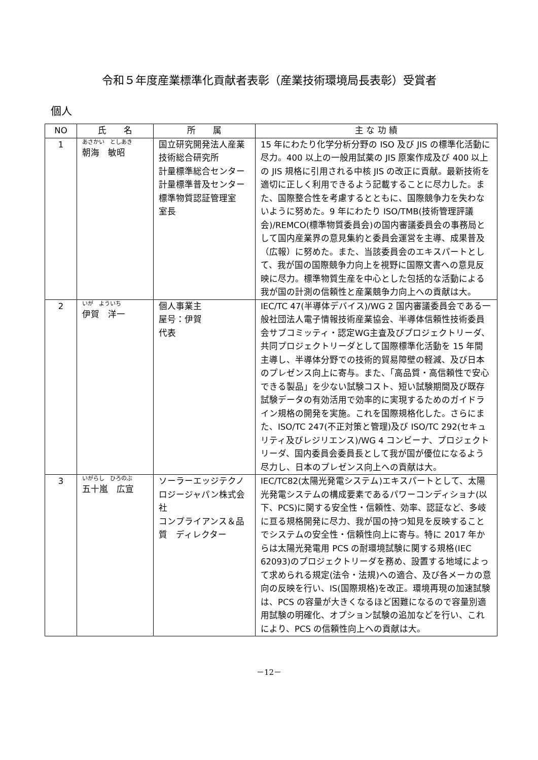令和５年度産業標準化貢献者表彰（産業技術環境局長表彰）受賞者
個人
| NO | 氏 名 | 所 属 | 主 な 功 績 |
| --- | --- | --- | --- |
| 1 | あさかい としあき 朝海 敏昭 | 国立研究開発法人産業技術総合研究所 計量標準総合センター 計量標準普及センター 標準物質認証管理室 室長 | 15 年にわたり化学分析分野の ISO 及び JIS の標準化活動に尽力。400 以上の一般用試薬の JIS 原案作成及び 400 以上の JIS 規格に引用される中核 JIS の改正に貢献。最新技術を適切に正しく利用できるよう記載することに尽力した。また、国際整合性を考慮するとともに、国際競争力を失わないように努めた。9 年にわたり ISO/TMB(技術管理評議会)/REMCO(標準物質委員会)の国内審議委員会の事務局として国内産業界の意見集約と委員会運営を主導、成果普及（広報）に努めた。また、当該委員会のエキスパートとして、我が国の国際競争力向上を視野に国際文書への意見反映に尽力。標準物質生産を中心とした包括的な活動による我が国の計測の信頼性と産業競争力向上への貢献は大。 |
| 2 | いが よういち 伊賀 洋一 | 個人事業主 屋号：伊賀 代表 | IEC/TC 47(半導体デバイス)/WG 2 国内審議委員会である一般社団法人電子情報技術産業協会、半導体信頼性技術委員会サブコミッティ・認定WG主査及びプロジェクトリーダ、共同プロジェクトリーダとして国際標準化活動を 15 年間主導し、半導体分野での技術的貿易障壁の軽減、及び日本のプレゼンス向上に寄与。また、「高品質・高信頼性で安心できる製品」を少ない試験コスト、短い試験期間及び既存試験データの有効活用で効率的に実現するためのガイドライン規格の開発を実施。これを国際規格化した。さらにまた、ISO/TC 247(不正対策と管理)及び ISO/TC 292(セキュリティ及びレジリエンス)/WG 4 コンビーナ、プロジェクトリーダ、国内委員会委員長として我が国が優位になるよう尽力し、日本のプレゼンス向上への貢献は大。 |
| 3 | いがらし ひろのぶ 五十嵐 広宣 | ソーラーエッジテクノロジージャパン株式会社 コンプライアンス＆品質 ディレクター | IEC/TC82(太陽光発電システム)エキスパートとして、太陽光発電システムの構成要素であるパワーコンディショナ(以下、PCS)に関する安全性・信頼性、効率、認証など、多岐に亘る規格開発に尽力、我が国の持つ知見を反映することでシステムの安全性・信頼性向上に寄与。特に 2017 年からは太陽光発電用 PCS の耐環境試験に関する規格(IEC 62093)のプロジェクトリーダを務め、設置する地域によって求められる規定(法令・法規)への適合、及び各メーカの意向の反映を行い、IS(国際規格)を改正。環境再現の加速試験は、PCS の容量が大きくなるほど困難になるので容量別適用試験の明確化、オプション試験の追加などを行い、これにより、PCS の信頼性向上への貢献は大。 |
－12－